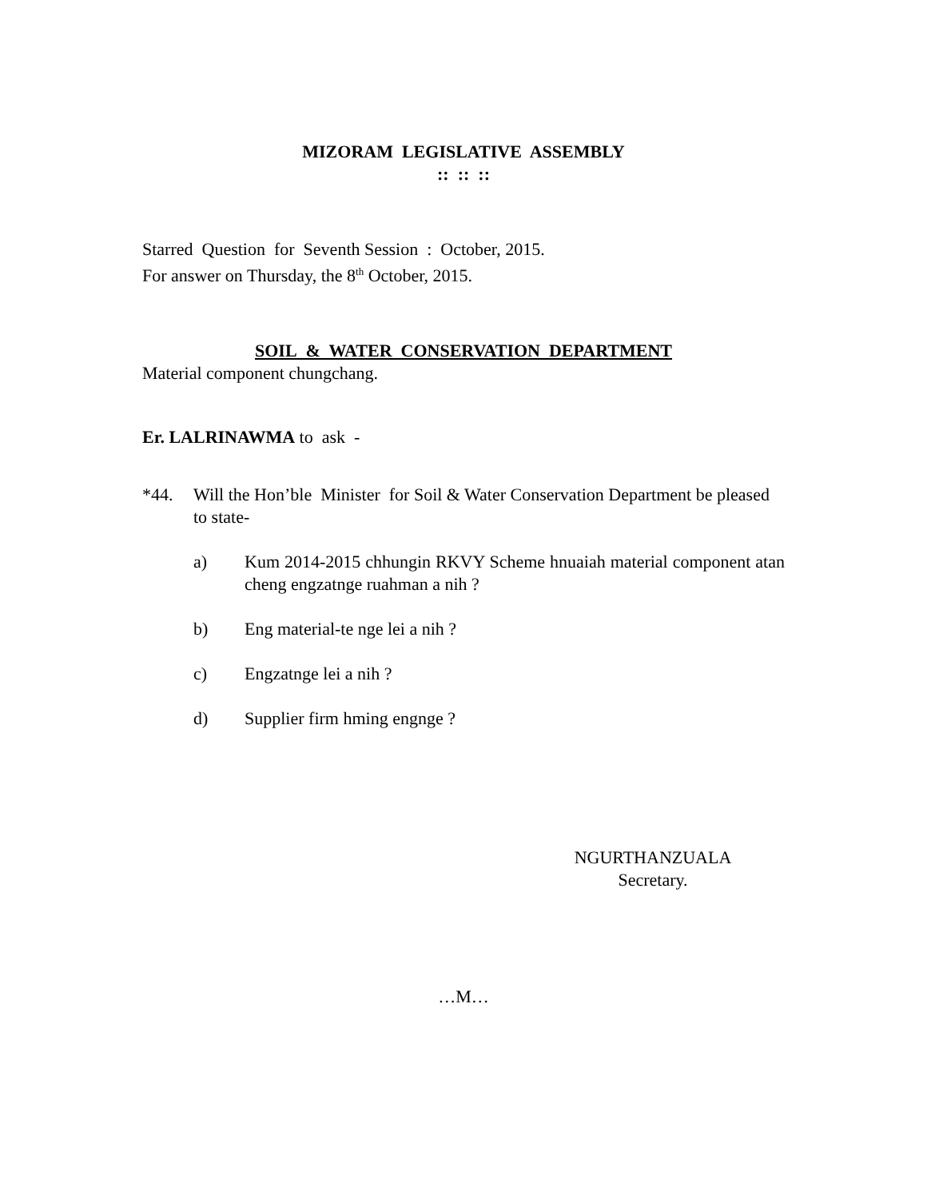MIZORAM LEGISLATIVE ASSEMBLY
:: :: ::
Starred Question for Seventh Session : October, 2015.
For answer on Thursday, the 8<sup>th</sup> October, 2015.
SOIL & WATER CONSERVATION DEPARTMENT
Material component chungchang.
Er. LALRINAWMA to ask -
*44. Will the Hon’ble Minister for Soil & Water Conservation Department be pleased to state-
a) Kum 2014-2015 chhungin RKVY Scheme hnuaiah material component atan cheng engzatnge ruahman a nih ?
b) Eng material-te nge lei a nih ?
c) Engzatnge lei a nih ?
d) Supplier firm hming engnge ?
NGURTHANZUALA
Secretary.
…M…